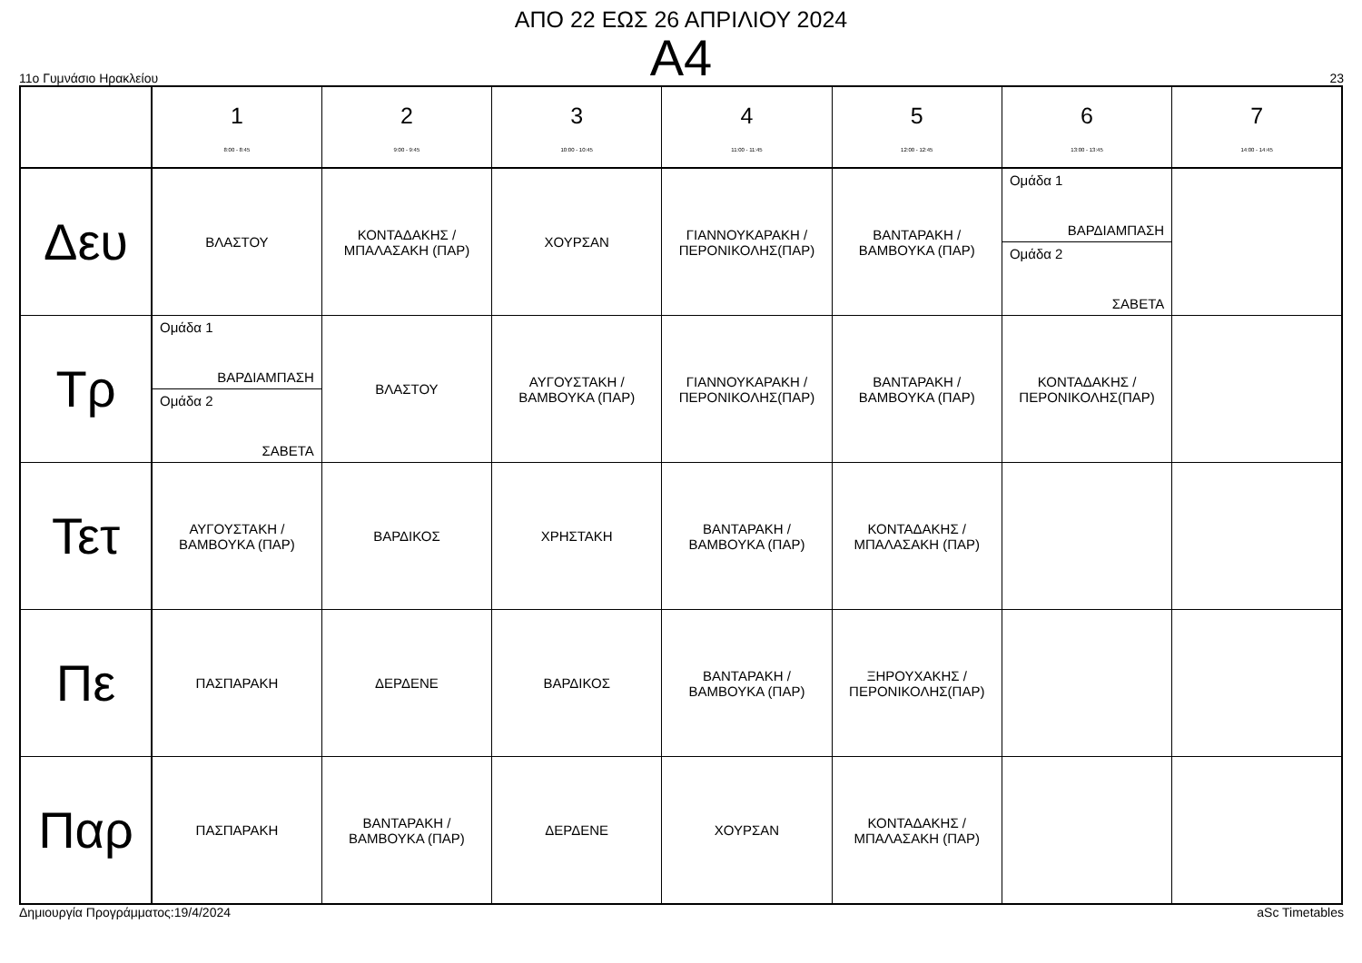ΑΠΟ 22 ΕΩΣ 26 ΑΠΡΙΛΙΟΥ 2024
A4
11ο Γυμνάσιο Ηρακλείου 23
| | 1 8:00 - 8:45 | 2 9:00 - 9:45 | 3 10:00 - 10:45 | 4 11:00 - 11:45 | 5 12:00 - 12:45 | 6 13:00 - 13:45 | 7 14:00 - 14:45 |
| Δευ | ΒΛΑΣΤΟΥ | ΚΟΝΤΑΔΑΚΗΣ / ΜΠΑΛΑΣΑΚΗ (ΠΑΡ) | ΧΟΥΡΣΑΝ | ΓΙΑΝΝΟΥΚΑΡΑΚΗ / ΠΕΡΟΝΙΚΟΛΗΣ(ΠΑΡ) | ΒΑΝΤΑΡΑΚΗ / ΒΑΜΒΟΥΚΑ (ΠΑΡ) | Ομάδα 1 ΒΑΡΔΙΑΜΠΑΣΗ Ομάδα 2 ΣΑΒΕΤΑ | |
| Τρ | Ομάδα 1 ΒΑΡΔΙΑΜΠΑΣΗ Ομάδα 2 ΣΑΒΕΤΑ | ΒΛΑΣΤΟΥ | ΑΥΓΟΥΣΤΑΚΗ / ΒΑΜΒΟΥΚΑ (ΠΑΡ) | ΓΙΑΝΝΟΥΚΑΡΑΚΗ / ΠΕΡΟΝΙΚΟΛΗΣ(ΠΑΡ) | ΒΑΝΤΑΡΑΚΗ / ΒΑΜΒΟΥΚΑ (ΠΑΡ) | ΚΟΝΤΑΔΑΚΗΣ / ΠΕΡΟΝΙΚΟΛΗΣ(ΠΑΡ) | |
| Τετ | ΑΥΓΟΥΣΤΑΚΗ / ΒΑΜΒΟΥΚΑ (ΠΑΡ) | ΒΑΡΔΙΚΟΣ | ΧΡΗΣΤΑΚΗ | ΒΑΝΤΑΡΑΚΗ / ΒΑΜΒΟΥΚΑ (ΠΑΡ) | ΚΟΝΤΑΔΑΚΗΣ / ΜΠΑΛΑΣΑΚΗ (ΠΑΡ) | | |
| Πε | ΠΑΣΠΑΡΑΚΗ | ΔΕΡΔΕΝΕ | ΒΑΡΔΙΚΟΣ | ΒΑΝΤΑΡΑΚΗ / ΒΑΜΒΟΥΚΑ (ΠΑΡ) | ΞΗΡΟΥΧΑΚΗΣ / ΠΕΡΟΝΙΚΟΛΗΣ(ΠΑΡ) | | |
| Παρ | ΠΑΣΠΑΡΑΚΗ | ΒΑΝΤΑΡΑΚΗ / ΒΑΜΒΟΥΚΑ (ΠΑΡ) | ΔΕΡΔΕΝΕ | ΧΟΥΡΣΑΝ | ΚΟΝΤΑΔΑΚΗΣ / ΜΠΑΛΑΣΑΚΗ (ΠΑΡ) | | |
Δημιουργία Προγράμματος:19/4/2024 aSc Timetables